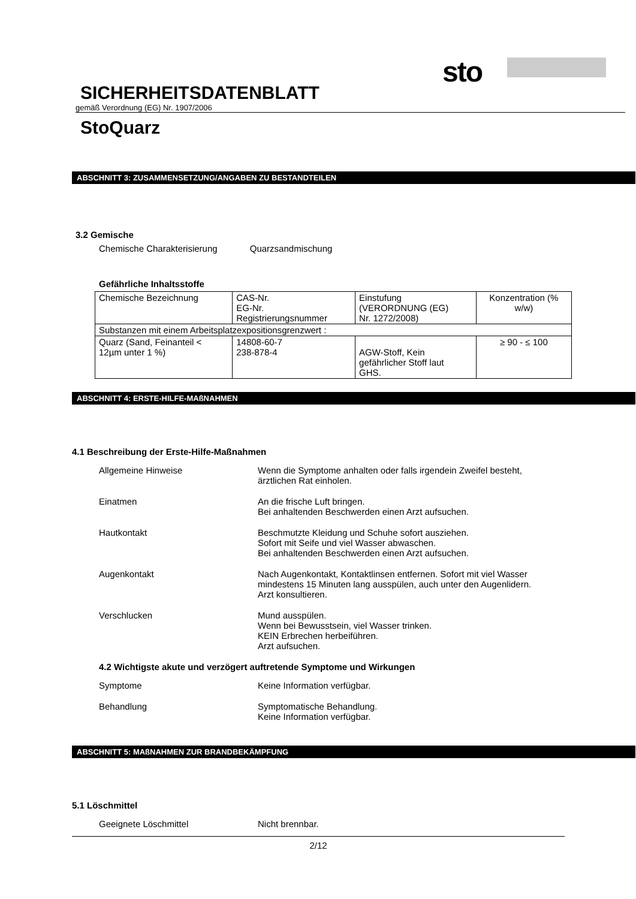sto
SICHERHEITSDATENBLATT
gemäß Verordnung (EG) Nr. 1907/2006
StoQuarz
ABSCHNITT 3: ZUSAMMENSETZUNG/ANGABEN ZU BESTANDTEILEN
3.2 Gemische
Chemische Charakterisierung Quarzsandmischung
Gefährliche Inhaltsstoffe
| Chemische Bezeichnung | CAS-Nr. EG-Nr. Registrierungsnummer | Einstufung (VERORDNUNG (EG) Nr. 1272/2008) | Konzentration (% w/w) |
| Substanzen mit einem Arbeitsplatzexpositionsgrenzwert : | | | |
| Quarz (Sand, Feinanteil < 12µm unter 1 %) | 14808-60-7 238-878-4 | AGW-Stoff, Kein gefährlicher Stoff laut GHS. | ≥ 90 - ≤ 100 |
ABSCHNITT 4: ERSTE-HILFE-MAßNAHMEN
4.1 Beschreibung der Erste-Hilfe-Maßnahmen
| Allgemeine Hinweise | Wenn die Symptome anhalten oder falls irgendein Zweifel besteht, ärztlichen Rat einholen. |
| Einatmen | An die frische Luft bringen. Bei anhaltenden Beschwerden einen Arzt aufsuchen. |
| Hautkontakt | Beschmutzte Kleidung und Schuhe sofort ausziehen. Sofort mit Seife und viel Wasser abwaschen. Bei anhaltenden Beschwerden einen Arzt aufsuchen. |
| Augenkontakt | Nach Augenkontakt, Kontaktlinsen entfernen. Sofort mit viel Wasser mindestens 15 Minuten lang ausspülen, auch unter den Augenlidern. Arzt konsultieren. |
| Verschlucken | Mund ausspülen. Wenn bei Bewusstsein, viel Wasser trinken. KEIN Erbrechen herbeiführen. Arzt aufsuchen. |
4.2 Wichtigste akute und verzögert auftretende Symptome und Wirkungen
| Symptome | Keine Information verfügbar. |
| Behandlung | Symptomatische Behandlung. Keine Information verfügbar. |
ABSCHNITT 5: MAßNAHMEN ZUR BRANDBEKÄMPFUNG
5.1 Löschmittel
| Geeignete Löschmittel | Nicht brennbar. |
2/12